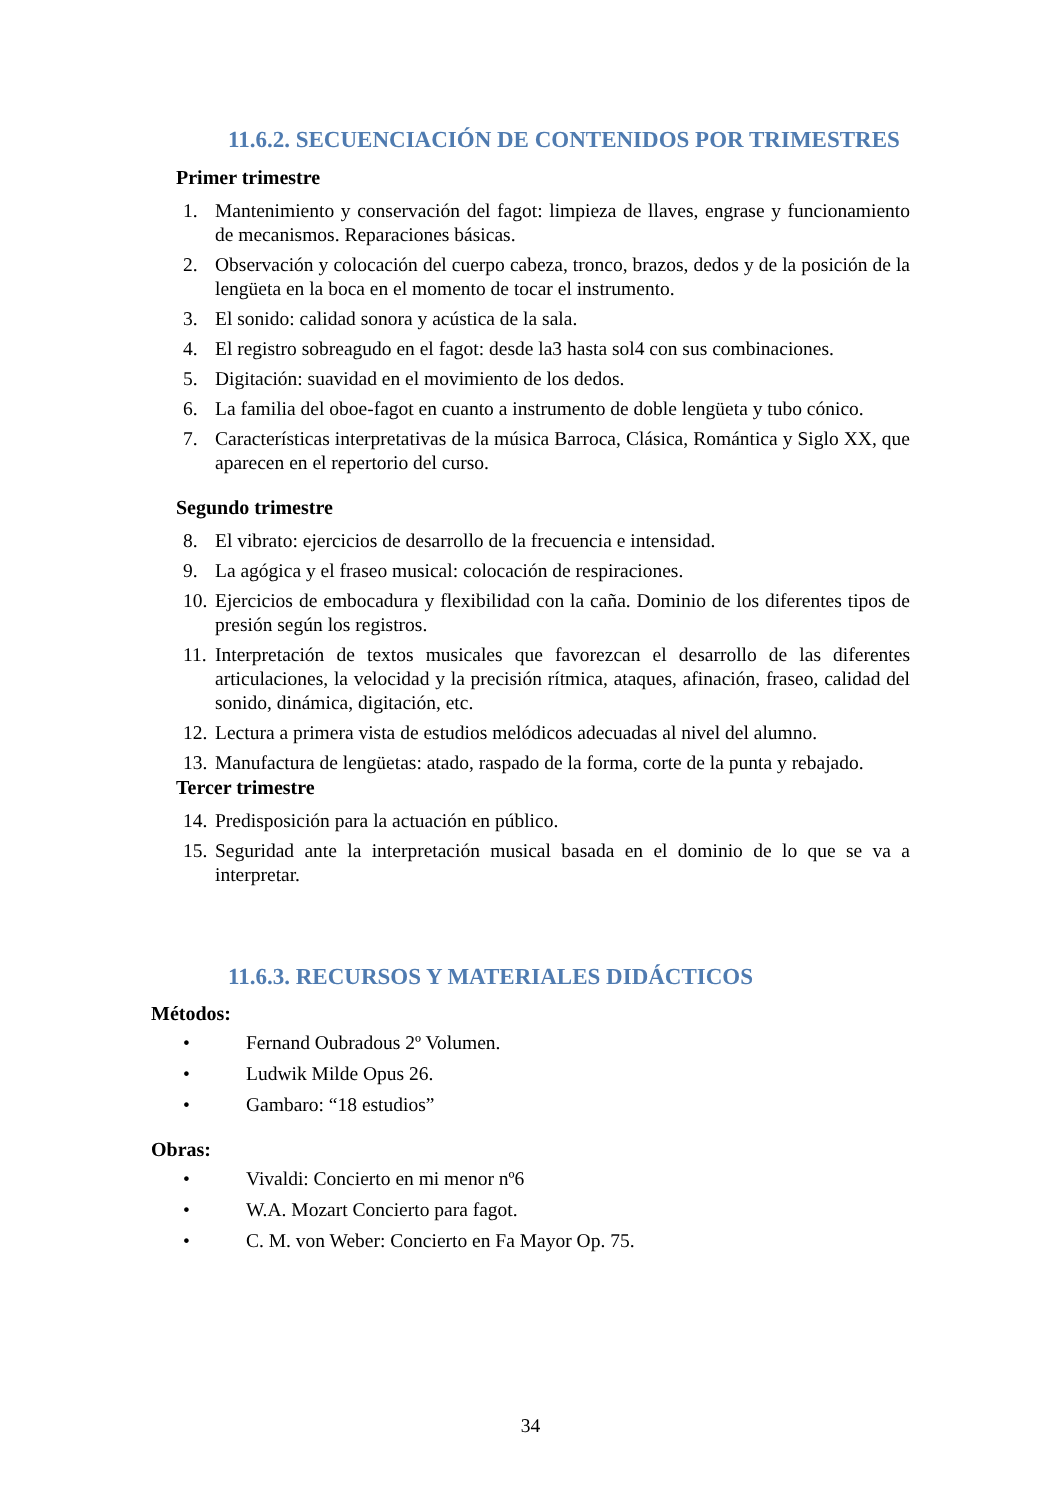11.6.2. SECUENCIACIÓN DE CONTENIDOS POR TRIMESTRES
Primer trimestre
1. Mantenimiento y conservación del fagot: limpieza de llaves, engrase y funcionamiento de mecanismos. Reparaciones básicas.
2. Observación y colocación del cuerpo cabeza, tronco, brazos, dedos y de la posición de la lengüeta en la boca en el momento de tocar el instrumento.
3. El sonido: calidad sonora y acústica de la sala.
4. El registro sobreagudo en el fagot: desde la3 hasta sol4 con sus combinaciones.
5. Digitación: suavidad en el movimiento de los dedos.
6. La familia del oboe-fagot en cuanto a instrumento de doble lengüeta y tubo cónico.
7. Características interpretativas de la música Barroca, Clásica, Romántica y Siglo XX, que aparecen en el repertorio del curso.
Segundo trimestre
8. El vibrato: ejercicios de desarrollo de la frecuencia e intensidad.
9. La agógica y el fraseo musical: colocación de respiraciones.
10. Ejercicios de embocadura y flexibilidad con la caña. Dominio de los diferentes tipos de presión según los registros.
11. Interpretación de textos musicales que favorezcan el desarrollo de las diferentes articulaciones, la velocidad y la precisión rítmica, ataques, afinación, fraseo, calidad del sonido, dinámica, digitación, etc.
12. Lectura a primera vista de estudios melódicos adecuadas al nivel del alumno.
13. Manufactura de lengüetas: atado, raspado de la forma, corte de la punta y rebajado.
Tercer trimestre
14. Predisposición para la actuación en público.
15. Seguridad ante la interpretación musical basada en el dominio de lo que se va a interpretar.
11.6.3. RECURSOS Y MATERIALES DIDÁCTICOS
Métodos:
• Fernand Oubradous 2º Volumen.
• Ludwik Milde Opus 26.
• Gambaro: “18 estudios”
Obras:
• Vivaldi: Concierto en mi menor nº6
• W.A. Mozart Concierto para fagot.
• C. M. von Weber: Concierto en Fa Mayor Op. 75.
34